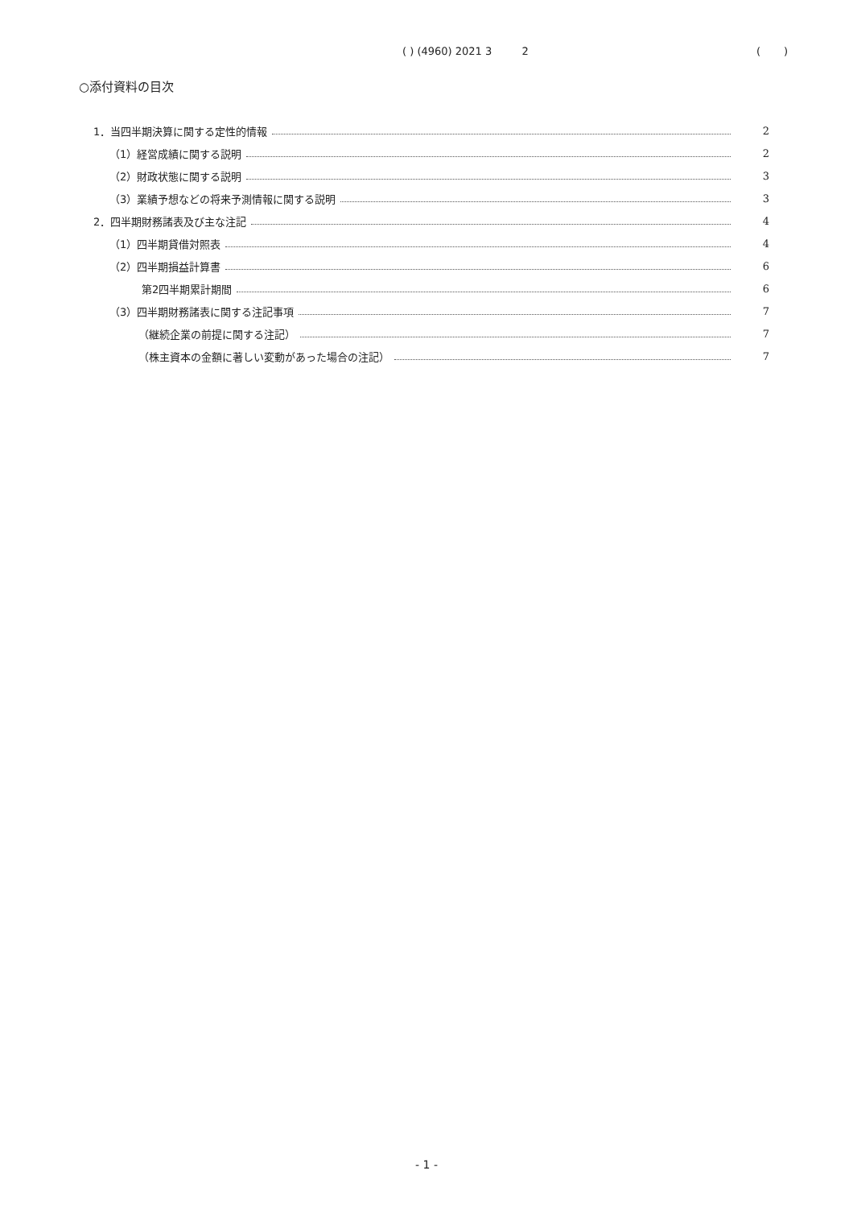( ) (4960) 2021 3 2 ( )
○添付資料の目次
1．当四半期決算に関する定性的情報 2
（1）経営成績に関する説明 2
（2）財政状態に関する説明 3
（3）業績予想などの将来予測情報に関する説明 3
2．四半期財務諸表及び主な注記 4
（1）四半期貸借対照表 4
（2）四半期損益計算書 6
第2四半期累計期間 6
（3）四半期財務諸表に関する注記事項 7
（継続企業の前提に関する注記） 7
（株主資本の金額に著しい変動があった場合の注記） 7
- 1 -